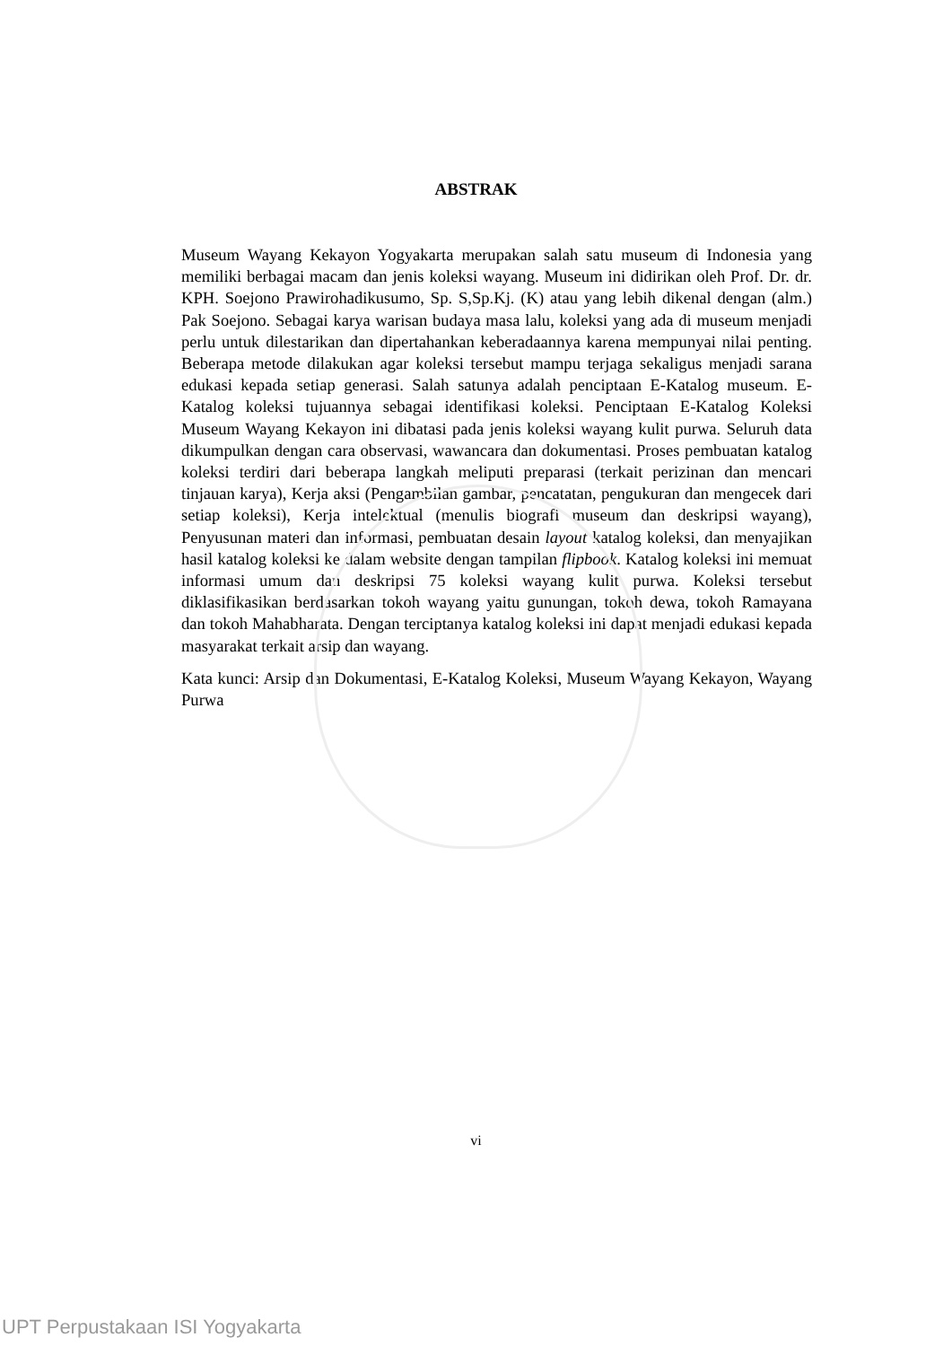ABSTRAK
Museum Wayang Kekayon Yogyakarta merupakan salah satu museum di Indonesia yang memiliki berbagai macam dan jenis koleksi wayang. Museum ini didirikan oleh Prof. Dr. dr. KPH. Soejono Prawirohadikusumo, Sp. S,Sp.Kj. (K) atau yang lebih dikenal dengan (alm.) Pak Soejono. Sebagai karya warisan budaya masa lalu, koleksi yang ada di museum menjadi perlu untuk dilestarikan dan dipertahankan keberadaannya karena mempunyai nilai penting. Beberapa metode dilakukan agar koleksi tersebut mampu terjaga sekaligus menjadi sarana edukasi kepada setiap generasi. Salah satunya adalah penciptaan E-Katalog museum. E-Katalog koleksi tujuannya sebagai identifikasi koleksi. Penciptaan E-Katalog Koleksi Museum Wayang Kekayon ini dibatasi pada jenis koleksi wayang kulit purwa. Seluruh data dikumpulkan dengan cara observasi, wawancara dan dokumentasi. Proses pembuatan katalog koleksi terdiri dari beberapa langkah meliputi preparasi (terkait perizinan dan mencari tinjauan karya), Kerja aksi (Pengambilan gambar, pencatatan, pengukuran dan mengecek dari setiap koleksi), Kerja intelektual (menulis biografi museum dan deskripsi wayang), Penyusunan materi dan informasi, pembuatan desain layout katalog koleksi, dan menyajikan hasil katalog koleksi ke dalam website dengan tampilan flipbook. Katalog koleksi ini memuat informasi umum dan deskripsi 75 koleksi wayang kulit purwa. Koleksi tersebut diklasifikasikan berdasarkan tokoh wayang yaitu gunungan, tokoh dewa, tokoh Ramayana dan tokoh Mahabharata. Dengan terciptanya katalog koleksi ini dapat menjadi edukasi kepada masyarakat terkait arsip dan wayang.
Kata kunci: Arsip dan Dokumentasi, E-Katalog Koleksi, Museum Wayang Kekayon, Wayang Purwa
vi
UPT Perpustakaan ISI Yogyakarta